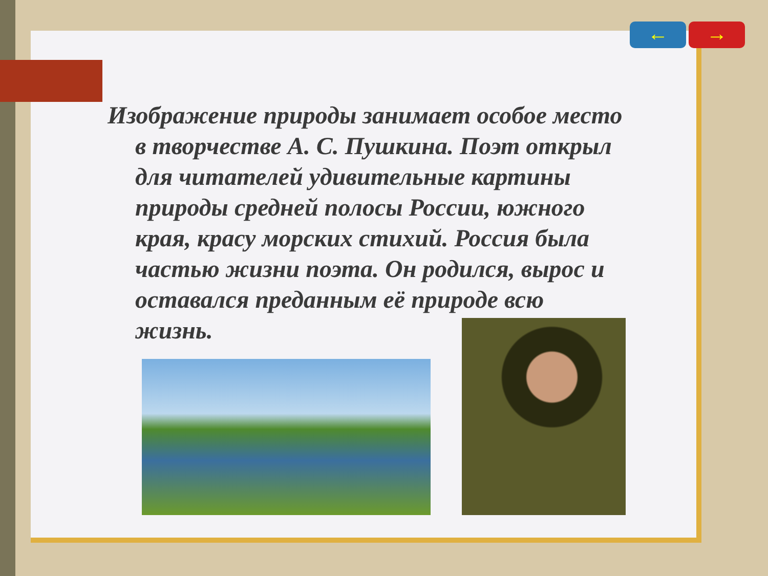← →
Изображение природы занимает особое место в творчестве А. С. Пушкина. Поэт открыл для читателей удивительные картины природы средней полосы России, южного края, красу морских стихий. Россия была частью жизни поэта. Он родился, вырос и оставался преданным её природе всю жизнь.